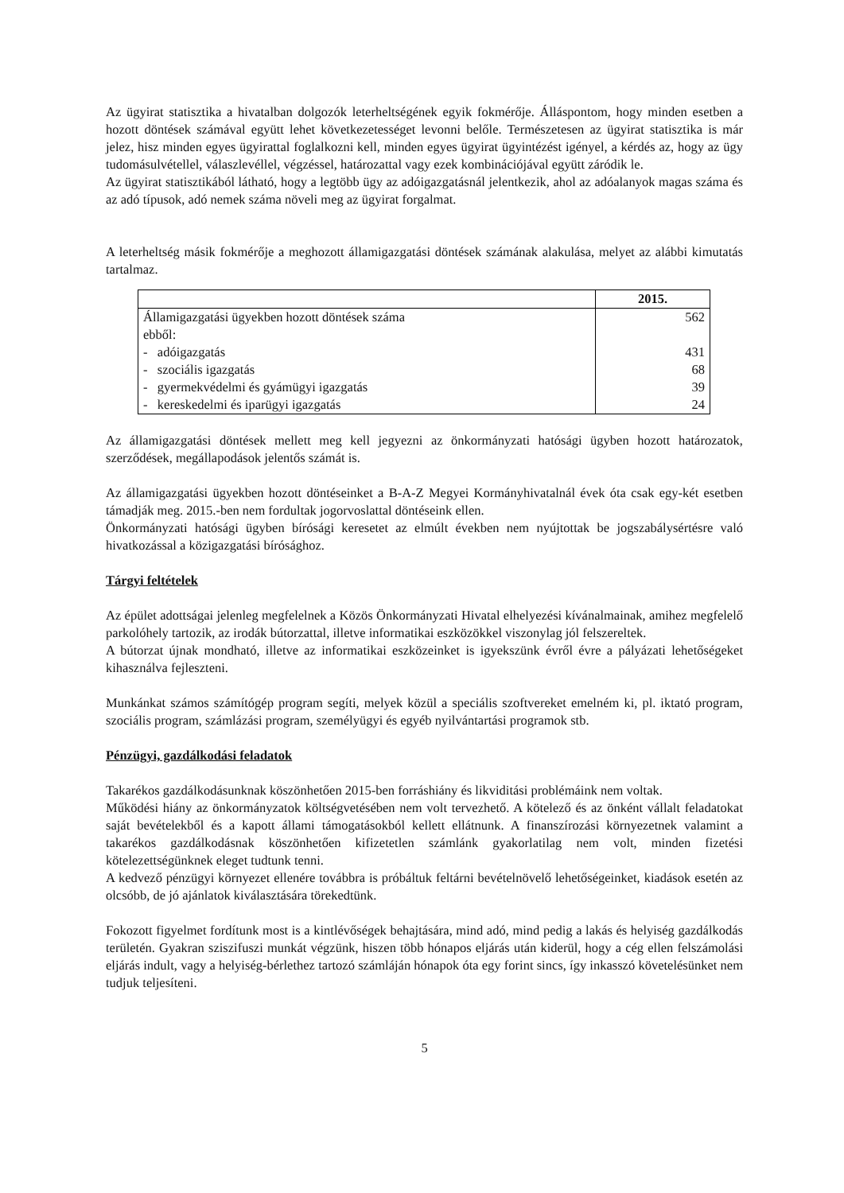Az ügyirat statisztika a hivatalban dolgozók leterheltségének egyik fokmérője. Álláspontom, hogy minden esetben a hozott döntések számával együtt lehet következetességet levonni belőle. Természetesen az ügyirat statisztika is már jelez, hisz minden egyes ügyirattal foglalkozni kell, minden egyes ügyirat ügyintézést igényel, a kérdés az, hogy az ügy tudomásulvétellel, válaszlevéllel, végzéssel, határozattal vagy ezek kombinációjával együtt záródik le.
Az ügyirat statisztikából látható, hogy a legtöbb ügy az adóigazgatásnál jelentkezik, ahol az adóalanyok magas száma és az adó típusok, adó nemek száma növeli meg az ügyirat forgalmat.
A leterheltség másik fokmérője a meghozott államigazgatási döntések számának alakulása, melyet az alábbi kimutatás tartalmaz.
| | 2015. |
| --- | --- |
| Államigazgatási ügyekben hozott döntések száma | 562 |
| ebből: | |
| - adóigazgatás | 431 |
| - szociális igazgatás | 68 |
| - gyermekvédelmi és gyámügyi igazgatás | 39 |
| - kereskedelmi és iparügyi igazgatás | 24 |
Az államigazgatási döntések mellett meg kell jegyezni az önkormányzati hatósági ügyben hozott határozatok, szerződések, megállapodások jelentős számát is.
Az államigazgatási ügyekben hozott döntéseinket a B-A-Z Megyei Kormányhivatalnál évek óta csak egy-két esetben támadják meg. 2015.-ben nem fordultak jogorvoslattal döntéseink ellen.
Önkormányzati hatósági ügyben bírósági keresetet az elmúlt években nem nyújtottak be jogszabálysértésre való hivatkozással a közigazgatási bírósághoz.
Tárgyi feltételek
Az épület adottságai jelenleg megfelelnek a Közös Önkormányzati Hivatal elhelyezési kívánalmainak, amihez megfelelő parkolóhely tartozik, az irodák bútorzattal, illetve informatikai eszközökkel viszonylag jól felszereltek.
A bútorzat újnak mondható, illetve az informatikai eszközeinket is igyekszünk évről évre a pályázati lehetőségeket kihasználva fejleszteni.
Munkánkat számos számítógép program segíti, melyek közül a speciális szoftvereket emelném ki, pl. iktató program, szociális program, számlázási program, személyügyi és egyéb nyilvántartási programok stb.
Pénzügyi, gazdálkodási feladatok
Takarékos gazdálkodásunknak köszönhetően 2015-ben forráshiány és likviditási problémáink nem voltak.
Működési hiány az önkormányzatok költségvetésében nem volt tervezhető. A kötelező és az önként vállalt feladatokat saját bevételekből és a kapott állami támogatásokból kellett ellátnunk. A finanszírozási környezetnek valamint a takarékos gazdálkodásnak köszönhetően kifizetetlen számlánk gyakorlatilag nem volt, minden fizetési kötelezettségünknek eleget tudtunk tenni.
A kedvező pénzügyi környezet ellenére továbbra is próbáltuk feltárni bevételnövelő lehetőségeinket, kiadások esetén az olcsóbb, de jó ajánlatok kiválasztására törekedtünk.
Fokozott figyelmet fordítunk most is a kintlévőségek behajtására, mind adó, mind pedig a lakás és helyiség gazdálkodás területén. Gyakran sziszifuszi munkát végzünk, hiszen több hónapos eljárás után kiderül, hogy a cég ellen felszámolási eljárás indult, vagy a helyiség-bérlethez tartozó számláján hónapok óta egy forint sincs, így inkasszó követelésünket nem tudjuk teljesíteni.
5